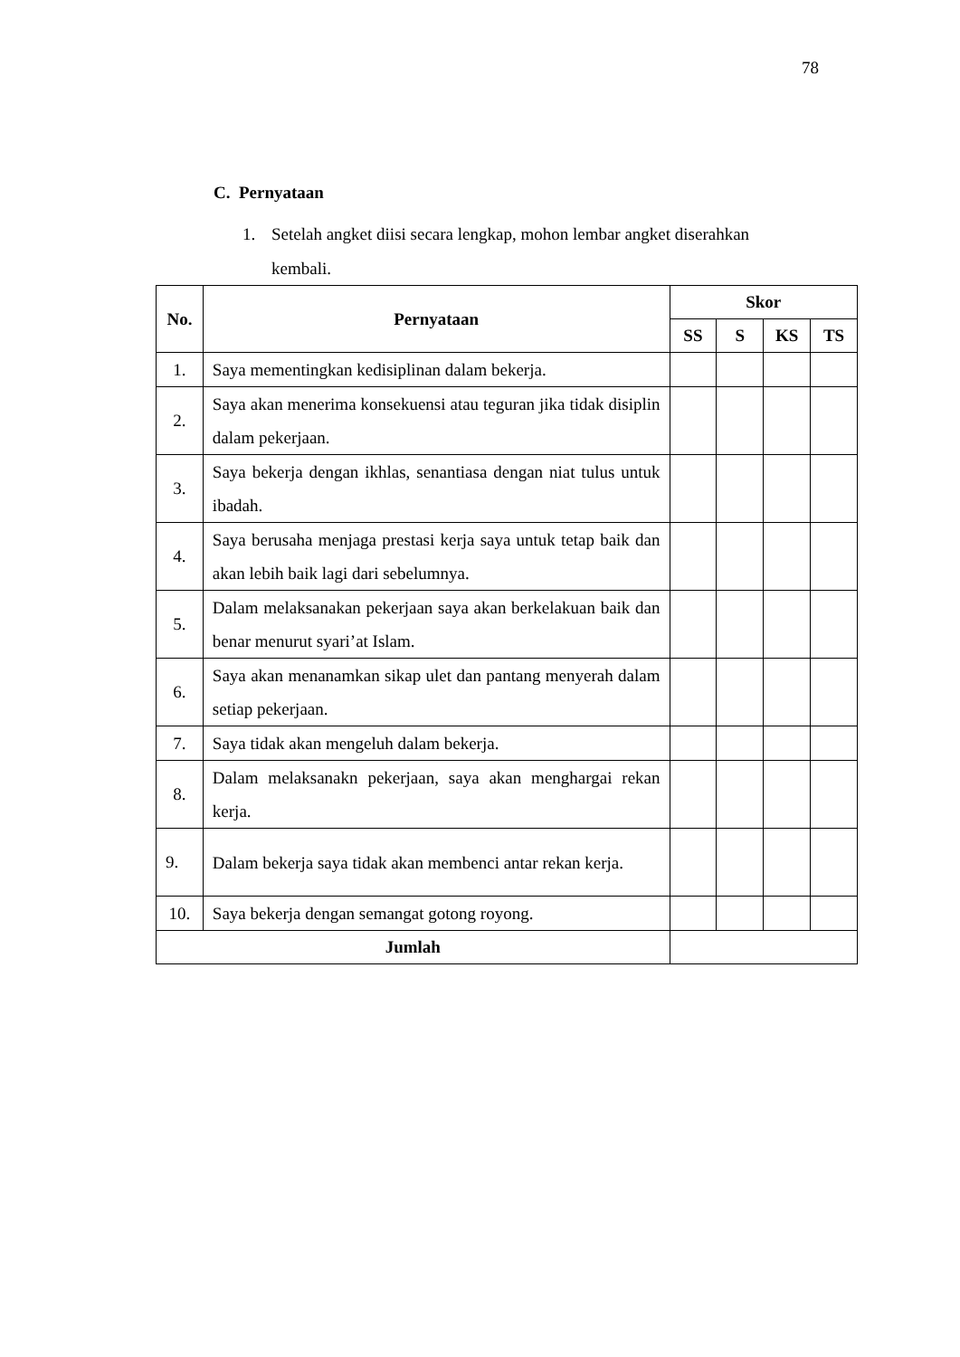78
C. Pernyataan
1. Setelah angket diisi secara lengkap, mohon lembar angket diserahkan
kembali.
| No. | Pernyataan | Skor | | | |
| --- | --- | --- | --- | --- | --- |
| | | SS | S | KS | TS |
| 1. | Saya mementingkan kedisiplinan dalam bekerja. | | | | |
| 2. | Saya akan menerima konsekuensi atau teguran jika tidak disiplin dalam pekerjaan. | | | | |
| 3. | Saya bekerja dengan ikhlas, senantiasa dengan niat tulus untuk ibadah. | | | | |
| 4. | Saya berusaha menjaga prestasi kerja saya untuk tetap baik dan akan lebih baik lagi dari sebelumnya. | | | | |
| 5. | Dalam melaksanakan pekerjaan saya akan berkelakuan baik dan benar menurut syari’at Islam. | | | | |
| 6. | Saya akan menanamkan sikap ulet dan pantang menyerah dalam setiap pekerjaan. | | | | |
| 7. | Saya tidak akan mengeluh dalam bekerja. | | | | |
| 8. | Dalam melaksanakn pekerjaan, saya akan menghargai rekan kerja. | | | | |
| 9. | Dalam bekerja saya tidak akan membenci antar rekan kerja. | | | | |
| 10. | Saya bekerja dengan semangat gotong royong. | | | | |
| Jumlah | | | | | |